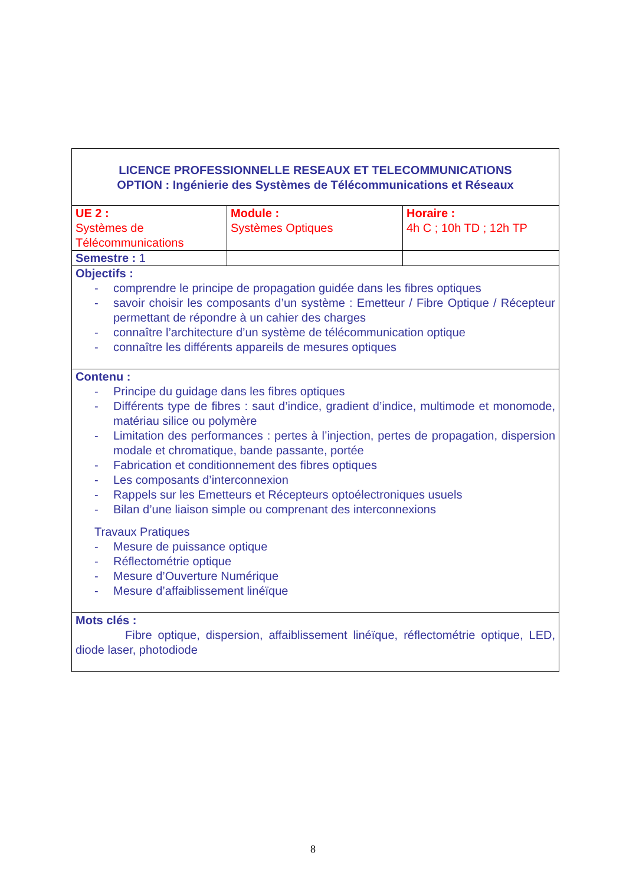| LICENCE PROFESSIONNELLE RESEAUX ET TELECOMMUNICATIONS OPTION : Ingénierie des Systèmes de Télécommunications et Réseaux | | |
| UE 2 : Systèmes de Télécommunications | Module : Systèmes Optiques | Horaire : 4h C ; 10h TD ; 12h TP |
| Semestre : 1 | | |
| Objectifs : - comprendre le principe de propagation guidée dans les fibres optiques - savoir choisir les composants d’un système : Emetteur / Fibre Optique / Récepteur permettant de répondre à un cahier des charges - connaître l’architecture d’un système de télécommunication optique - connaître les différents appareils de mesures optiques | | |
| Contenu : - Principe du guidage dans les fibres optiques - Différents type de fibres : saut d’indice, gradient d’indice, multimode et monomode, matériau silice ou polymère - Limitation des performances : pertes à l’injection, pertes de propagation, dispersion modale et chromatique, bande passante, portée - Fabrication et conditionnement des fibres optiques - Les composants d’interconnexion - Rappels sur les Emetteurs et Récepteurs optoélectroniques usuels - Bilan d’une liaison simple ou comprenant des interconnexions Travaux Pratiques - Mesure de puissance optique - Réflectométrie optique - Mesure d’Ouverture Numérique - Mesure d’affaiblissement linéïque | | |
| Mots clés : Fibre optique, dispersion, affaiblissement linéïque, réflectométrie optique, LED, diode laser, photodiode | | |
8